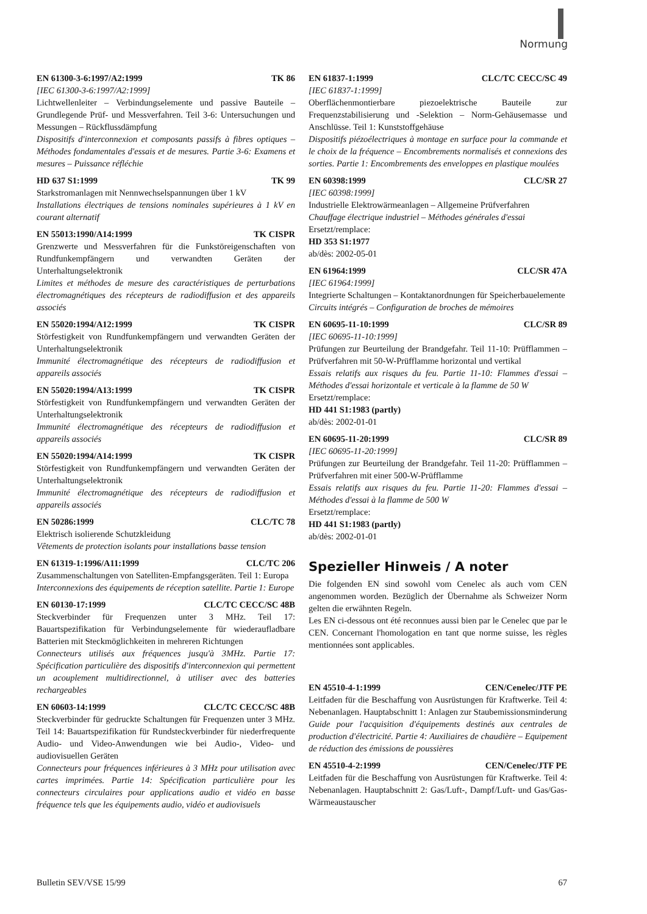Normung
EN 61300-3-6:1997/A2:1999 TK 86
[IEC 61300-3-6:1997/A2:1999]
Lichtwellenleiter – Verbindungselemente und passive Bauteile – Grundlegende Prüf- und Messverfahren. Teil 3-6: Untersuchungen und Messungen – Rückflussdämpfung
Dispositifs d'interconnexion et composants passifs à fibres optiques – Méthodes fondamentales d'essais et de mesures. Partie 3-6: Examens et mesures – Puissance réfléchie
HD 637 S1:1999 TK 99
Starkstromanlagen mit Nennwechselspannungen über 1 kV
Installations électriques de tensions nominales supérieures à 1 kV en courant alternatif
EN 55013:1990/A14:1999 TK CISPR
Grenzwerte und Messverfahren für die Funkstöreigenschaften von Rundfunkempfängern und verwandten Geräten der Unterhaltungselektronik
Limites et méthodes de mesure des caractéristiques de perturbations électromagnétiques des récepteurs de radiodiffusion et des appareils associés
EN 55020:1994/A12:1999 TK CISPR
Störfestigkeit von Rundfunkempfängern und verwandten Geräten der Unterhaltungselektronik
Immunité électromagnétique des récepteurs de radiodiffusion et appareils associés
EN 55020:1994/A13:1999 TK CISPR
Störfestigkeit von Rundfunkempfängern und verwandten Geräten der Unterhaltungselektronik
Immunité électromagnétique des récepteurs de radiodiffusion et appareils associés
EN 55020:1994/A14:1999 TK CISPR
Störfestigkeit von Rundfunkempfängern und verwandten Geräten der Unterhaltungselektronik
Immunité électromagnétique des récepteurs de radiodiffusion et appareils associés
EN 50286:1999 CLC/TC 78
Elektrisch isolierende Schutzkleidung
Vêtements de protection isolants pour installations basse tension
EN 61319-1:1996/A11:1999 CLC/TC 206
Zusammenschaltungen von Satelliten-Empfangsgeräten. Teil 1: Europa
Interconnexions des équipements de réception satellite. Partie 1: Europe
EN 60130-17:1999 CLC/TC CECC/SC 48B
Steckverbinder für Frequenzen unter 3 MHz. Teil 17: Bauartspezifikation für Verbindungselemente für wiederaufladbare Batterien mit Steckmöglichkeiten in mehreren Richtungen
Connecteurs utilisés aux fréquences jusqu'à 3MHz. Partie 17: Spécification particulière des dispositifs d'interconnexion qui permettent un acouplement multidirectionnel, à utiliser avec des batteries rechargeables
EN 60603-14:1999 CLC/TC CECC/SC 48B
Steckverbinder für gedruckte Schaltungen für Frequenzen unter 3 MHz. Teil 14: Bauartspezifikation für Rundsteckverbinder für niederfrequente Audio- und Video-Anwendungen wie bei Audio-, Video- und audiovisuellen Geräten
Connecteurs pour fréquences inférieures à 3 MHz pour utilisation avec cartes imprimées. Partie 14: Spécification particulière pour les connecteurs circulaires pour applications audio et vidéo en basse fréquence tels que les équipements audio, vidéo et audiovisuels
EN 61837-1:1999 CLC/TC CECC/SC 49
[IEC 61837-1:1999]
Oberflächenmontierbare piezoelektrische Bauteile zur Frequenzstabilisierung und -Selektion – Norm-Gehäusemasse und Anschlüsse. Teil 1: Kunststoffgehäuse
Dispositifs piézoélectriques à montage en surface pour la commande et le choix de la fréquence – Encombrements normalisés et connexions des sorties. Partie 1: Encombrements des enveloppes en plastique moulées
EN 60398:1999 CLC/SR 27
[IEC 60398:1999]
Industrielle Elektrowärmeanlagen – Allgemeine Prüfverfahren
Chauffage électrique industriel – Méthodes générales d'essai
Ersetzt/remplace:
HD 353 S1:1977
ab/dès: 2002-05-01
EN 61964:1999 CLC/SR 47A
[IEC 61964:1999]
Integrierte Schaltungen – Kontaktanordnungen für Speicherbauelemente
Circuits intégrés – Configuration de broches de mémoires
EN 60695-11-10:1999 CLC/SR 89
[IEC 60695-11-10:1999]
Prüfungen zur Beurteilung der Brandgefahr. Teil 11-10: Prüfflammen – Prüfverfahren mit 50-W-Prüfflamme horizontal und vertikal
Essais relatifs aux risques du feu. Partie 11-10: Flammes d'essai – Méthodes d'essai horizontale et verticale à la flamme de 50 W
Ersetzt/remplace:
HD 441 S1:1983 (partly)
ab/dès: 2002-01-01
EN 60695-11-20:1999 CLC/SR 89
[IEC 60695-11-20:1999]
Prüfungen zur Beurteilung der Brandgefahr. Teil 11-20: Prüfflammen – Prüfverfahren mit einer 500-W-Prüfflamme
Essais relatifs aux risques du feu. Partie 11-20: Flammes d'essai – Méthodes d'essai à la flamme de 500 W
Ersetzt/remplace:
HD 441 S1:1983 (partly)
ab/dès: 2002-01-01
Spezieller Hinweis / A noter
Die folgenden EN sind sowohl vom Cenelec als auch vom CEN angenommen worden. Bezüglich der Übernahme als Schweizer Norm gelten die erwähnten Regeln.
Les EN ci-dessous ont été reconnues aussi bien par le Cenelec que par le CEN. Concernant l'homologation en tant que norme suisse, les règles mentionnées sont applicables.
EN 45510-4-1:1999 CEN/Cenelec/JTF PE
Leitfaden für die Beschaffung von Ausrüstungen für Kraftwerke. Teil 4: Nebenanlagen. Hauptabschnitt 1: Anlagen zur Staubemissionsminderung
Guide pour l'acquisition d'équipements destinés aux centrales de production d'électricité. Partie 4: Auxiliaires de chaudière – Equipement de réduction des émissions de poussières
EN 45510-4-2:1999 CEN/Cenelec/JTF PE
Leitfaden für die Beschaffung von Ausrüstungen für Kraftwerke. Teil 4: Nebenanlagen. Hauptabschnitt 2: Gas/Luft-, Dampf/Luft- und Gas/Gas-Wärmeaustauscher
Bulletin SEV/VSE 15/99 67